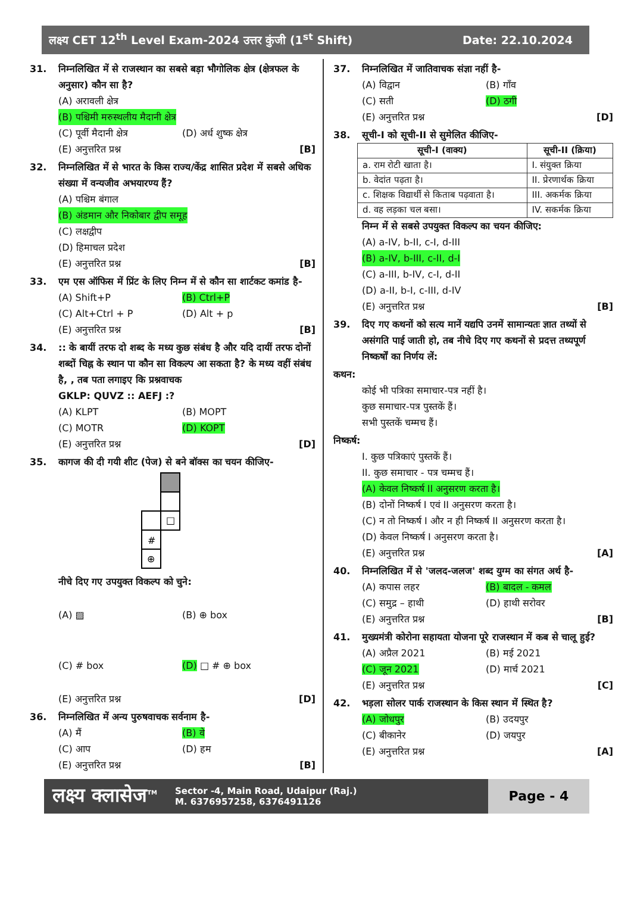लक्ष्य CET 12<sup>th</sup> Level Exam-2024 उत्तर कुंजी (1<sup>st</sup> Shift)
Date: 22.10.2024
31. निम्नलिखित में से राजस्थान का सबसे बड़ा भौगोलिक क्षेत्र (क्षेत्रफल के अनुसार) कौन सा है?
(A) अरावली क्षेत्र
(B) पश्चिमी मरुस्थलीय मैदानी क्षेत्र
(C) पूर्वी मैदानी क्षेत्र (D) अर्ध शुष्क क्षेत्र
(E) अनुत्तरित प्रश्न [B]
32. निम्नलिखित में से भारत के किस राज्य/केंद्र शासित प्रदेश में सबसे अधिक संख्या में वन्यजीव अभयारण्य हैं?
(A) पश्चिम बंगाल
(B) अंडमान और निकोबार द्वीप समूह
(C) लक्षद्वीप
(D) हिमाचल प्रदेश
(E) अनुत्तरित प्रश्न [B]
33. एम एस ऑफिस में प्रिंट के लिए निम्न में से कौन सा शार्टकट कमांड है-
(A) Shift+P (B) Ctrl+P
(C) Alt+Ctrl + P (D) Alt + p
(E) अनुत्तरित प्रश्न [B]
34. :: के बायीं तरफ दो शब्द के मध्य कुछ संबंध है और यदि दायीं तरफ दोनों शब्दों चिह्न के स्थान पा कौन सा विकल्प आ सकता है? के मध्य वहीं संबंध है, , तब पता लगाइए कि प्रश्नवाचक
GKLP: QUVZ :: AEFJ :?
(A) KLPT (B) MOPT
(C) MOTR (D) KOPT
(E) अनुत्तरित प्रश्न [D]
35. कागज की दी गयी शीट (पेज) से बने बॉक्स का चयन कीजिए-
#
⊕
□
नीचे दिए गए उपयुक्त विकल्प को चुने:
(A) ▨ (B) ⊕ box
(C) # box (D) □ # ⊕ box
(E) अनुत्तरित प्रश्न [D]
36. निम्नलिखित में अन्य पुरुषवाचक सर्वनाम है-
(A) मैं (B) वे
(C) आप (D) हम
(E) अनुत्तरित प्रश्न [B]
37. निम्नलिखित में जातिवाचक संज्ञा नहीं है-
(A) विद्वान (B) गाँव
(C) सती (D) ठगी
(E) अनुत्तरित प्रश्न [D]
38. सूची-I को सूची-II से सुमेलित कीजिए-
| सूची-I (वाक्य) | सूची-II (क्रिया) |
| --- | --- |
| a. राम रोटी खाता है। | I. संयुक्त क्रिया |
| b. वेदांत पढ़ता है। | II. प्रेरणार्थक क्रिया |
| c. शिक्षक विद्यार्थी से किताब पढ़वाता है। | III. अकर्मक क्रिया |
| d. वह लड़का चल बसा। | IV. सकर्मक क्रिया |
निम्न में से सबसे उपयुक्त विकल्प का चयन कीजिए:
(A) a-IV, b-II, c-I, d-III
(B) a-IV, b-III, c-II, d-I
(C) a-III, b-IV, c-I, d-II
(D) a-II, b-I, c-III, d-IV
(E) अनुत्तरित प्रश्न [B]
39. दिए गए कथनों को सत्य मानें यद्यपि उनमें सामान्यतः ज्ञात तथ्यों से असंगति पाई जाती हो, तब नीचे दिए गए कथनों से प्रदत्त तथ्यपूर्ण निष्कर्षों का निर्णय लें:
कथन:
कोई भी पत्रिका समाचार-पत्र नहीं है।
कुछ समाचार-पत्र पुस्तकें हैं।
सभी पुस्तकें चम्मच हैं।
निष्कर्ष:
I. कुछ पत्रिकाएं पुस्तकें हैं।
II. कुछ समाचार - पत्र चम्मच हैं।
(A) केवल निष्कर्ष II अनुसरण करता है।
(B) दोनों निष्कर्ष I एवं II अनुसरण करता है।
(C) न तो निष्कर्ष I और न ही निष्कर्ष II अनुसरण करता है।
(D) केवल निष्कर्ष I अनुसरण करता है।
(E) अनुत्तरित प्रश्न [A]
40. निम्नलिखित में से 'जलद-जलज' शब्द युग्म का संगत अर्थ है-
(A) कपास लहर (B) बादल - कमल
(C) समुद्र – हाथी (D) हाथी सरोवर
(E) अनुत्तरित प्रश्न [B]
41. मुख्यमंत्री कोरोना सहायता योजना पूरे राजस्थान में कब से चालू हुई?
(A) अप्रैल 2021 (B) मई 2021
(C) जून 2021 (D) मार्च 2021
(E) अनुत्तरित प्रश्न [C]
42. भड़ला सोलर पार्क राजस्थान के किस स्थान में स्थित है?
(A) जोधपुर (B) उदयपुर
(C) बीकानेर (D) जयपुर
(E) अनुत्तरित प्रश्न [A]
लक्ष्य क्लासेज<sup>TM</sup>
Sector -4, Main Road, Udaipur (Raj.)
M. 6376957258, 6376491126
Page - 4